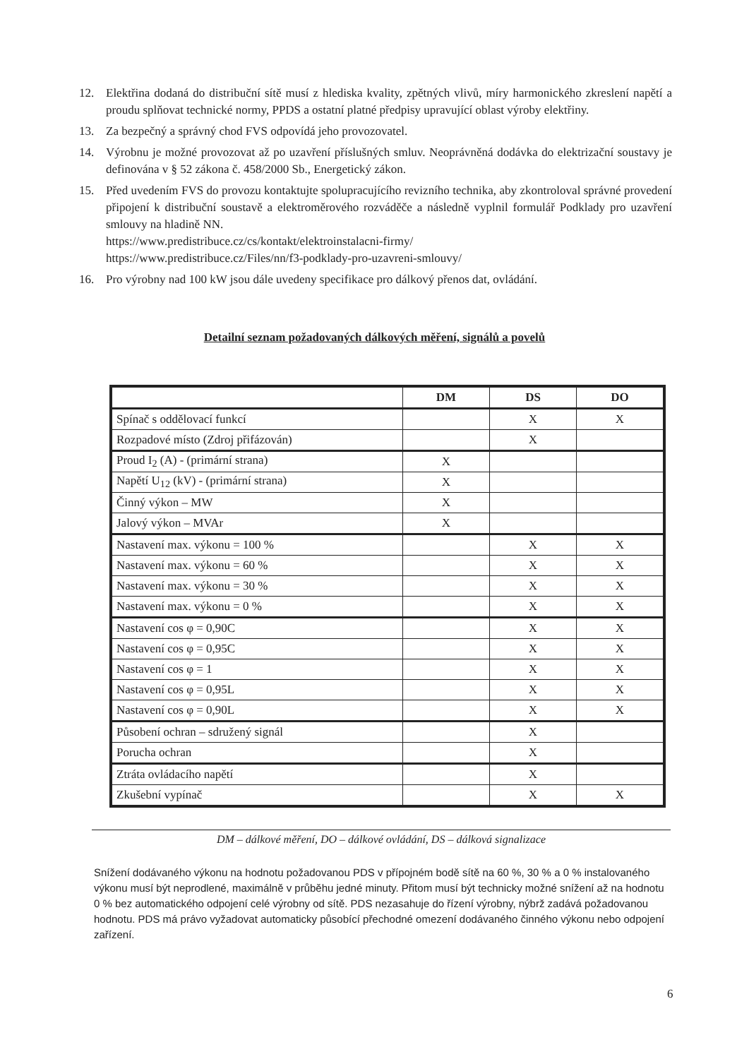12. Elektřina dodaná do distribuční sítě musí z hlediska kvality, zpětných vlivů, míry harmonického zkreslení napětí a proudu splňovat technické normy, PPDS a ostatní platné předpisy upravující oblast výroby elektřiny.
13. Za bezpečný a správný chod FVS odpovídá jeho provozovatel.
14. Výrobnu je možné provozovat až po uzavření příslušných smluv. Neoprávněná dodávka do elektrizační soustavy je definována v § 52 zákona č. 458/2000 Sb., Energetický zákon.
15. Před uvedením FVS do provozu kontaktujte spolupracujícího revizního technika, aby zkontroloval správné provedení připojení k distribuční soustavě a elektroměrového rozváděče a následně vyplnil formulář Podklady pro uzavření smlouvy na hladině NN.
https://www.predistribuce.cz/cs/kontakt/elektroinstalacni-firmy/
https://www.predistribuce.cz/Files/nn/f3-podklady-pro-uzavreni-smlouvy/
16. Pro výrobny nad 100 kW jsou dále uvedeny specifikace pro dálkový přenos dat, ovládání.
Detailní seznam požadovaných dálkových měření, signálů a povelů
| | DM | DS | DO |
| --- | --- | --- | --- |
| Spínač s oddělovací funkcí | | X | X |
| Rozpadové místo (Zdroj přifázován) | | X | |
| Proud I<sub>2</sub> (A) - (primární strana) | X | | |
| Napětí U<sub>12</sub> (kV) - (primární strana) | X | | |
| Činný výkon – MW | X | | |
| Jalový výkon – MVAr | X | | |
| Nastavení max. výkonu = 100 % | | X | X |
| Nastavení max. výkonu = 60 % | | X | X |
| Nastavení max. výkonu = 30 % | | X | X |
| Nastavení max. výkonu = 0 % | | X | X |
| Nastavení cos φ = 0,90C | | X | X |
| Nastavení cos φ = 0,95C | | X | X |
| Nastavení cos φ = 1 | | X | X |
| Nastavení cos φ = 0,95L | | X | X |
| Nastavení cos φ = 0,90L | | X | X |
| Působení ochran – sdružený signál | | X | |
| Porucha ochran | | X | |
| Ztráta ovládacího napětí | | X | |
| Zkušební vypínač | | X | X |
DM – dálkové měření, DO – dálkové ovládání, DS – dálková signalizace
Snížení dodávaného výkonu na hodnotu požadovanou PDS v přípojném bodě sítě na 60 %, 30 % a 0 % instalovaného výkonu musí být neprodlené, maximálně v průběhu jedné minuty. Přitom musí být technicky možné snížení až na hodnotu 0 % bez automatického odpojení celé výrobny od sítě. PDS nezasahuje do řízení výrobny, nýbrž zadává požadovanou hodnotu. PDS má právo vyžadovat automaticky působící přechodné omezení dodávaného činného výkonu nebo odpojení zařízení.
6